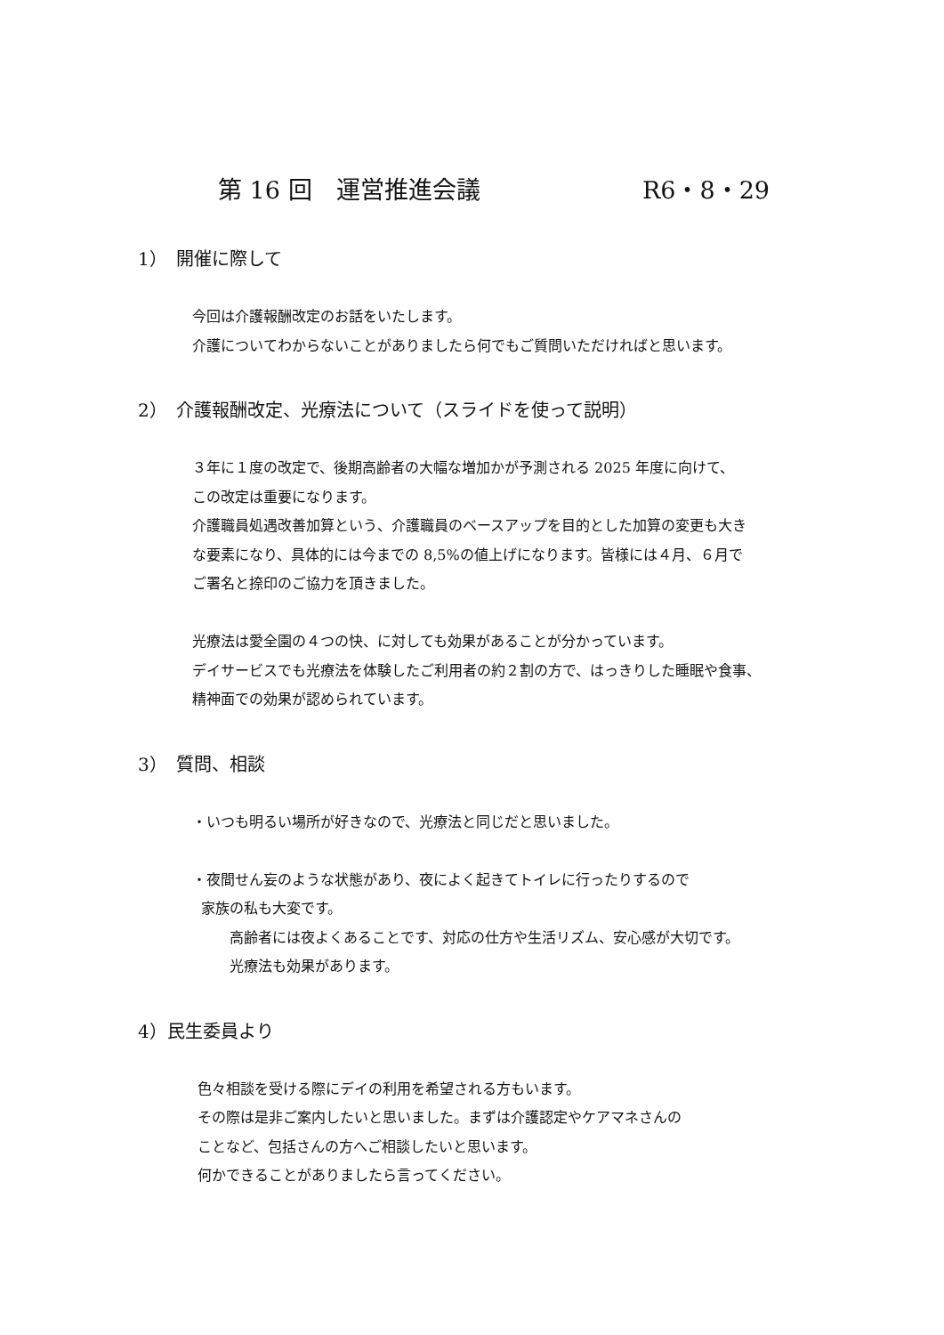第 16 回　運営推進会議 R6・8・29
1）　開催に際して
今回は介護報酬改定のお話をいたします。
介護についてわからないことがありましたら何でもご質問いただければと思います。
2）　介護報酬改定、光療法について（スライドを使って説明）
３年に１度の改定で、後期高齢者の大幅な増加かが予測される 2025 年度に向けて、
この改定は重要になります。
介護職員処遇改善加算という、介護職員のベースアップを目的とした加算の変更も大き
な要素になり、具体的には今までの 8,5%の値上げになります。皆様には４月、６月で
ご署名と捺印のご協力を頂きました。
光療法は愛全園の４つの快、に対しても効果があることが分かっています。
デイサービスでも光療法を体験したご利用者の約２割の方で、はっきりした睡眠や食事、
精神面での効果が認められています。
3）　質問、相談
・いつも明るい場所が好きなので、光療法と同じだと思いました。
・夜間せん妄のような状態があり、夜によく起きてトイレに行ったりするので
家族の私も大変です。
高齢者には夜よくあることです、対応の仕方や生活リズム、安心感が大切です。
光療法も効果があります。
4）民生委員より
色々相談を受ける際にデイの利用を希望される方もいます。
その際は是非ご案内したいと思いました。まずは介護認定やケアマネさんの
ことなど、包括さんの方へご相談したいと思います。
何かできることがありましたら言ってください。